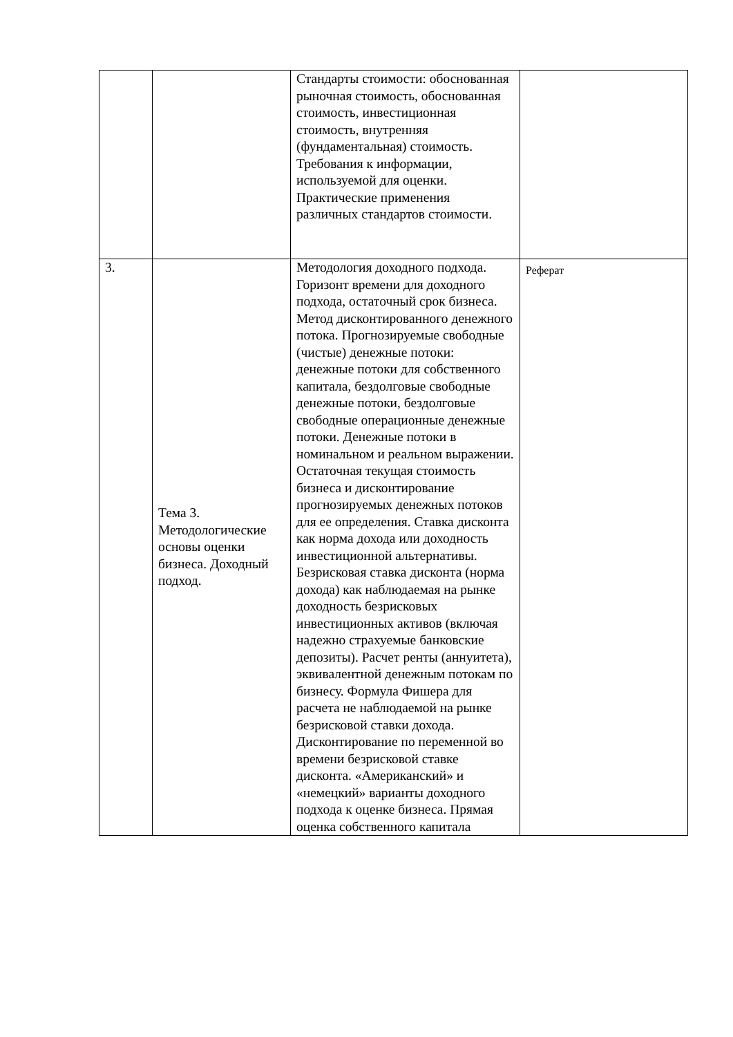| | | Стандарты стоимости: обоснованная рыночная стоимость, обоснованная стоимость, инвестиционная стоимость, внутренняя (фундаментальная) стоимость. Требования к информации, используемой для оценки. Практические применения различных стандартов стоимости. | |
| 3. | Тема 3. Методологические основы оценки бизнеса. Доходный подход. | Методология доходного подхода. Горизонт времени для доходного подхода, остаточный срок бизнеса. Метод дисконтированного денежного потока. Прогнозируемые свободные (чистые) денежные потоки: денежные потоки для собственного капитала, бездолговые свободные денежные потоки, бездолговые свободные операционные денежные потоки. Денежные потоки в номинальном и реальном выражении. Остаточная текущая стоимость бизнеса и дисконтирование прогнозируемых денежных потоков для ее определения. Ставка дисконта как норма дохода или доходность инвестиционной альтернативы. Безрисковая ставка дисконта (норма дохода) как наблюдаемая на рынке доходность безрисковых инвестиционных активов (включая надежно страхуемые банковские депозиты). Расчет ренты (аннуитета), эквивалентной денежным потокам по бизнесу. Формула Фишера для расчета не наблюдаемой на рынке безрисковой ставки дохода. Дисконтирование по переменной во времени безрисковой ставке дисконта. «Американский» и «немецкий» варианты доходного подхода к оценке бизнеса. Прямая оценка собственного капитала | Реферат |